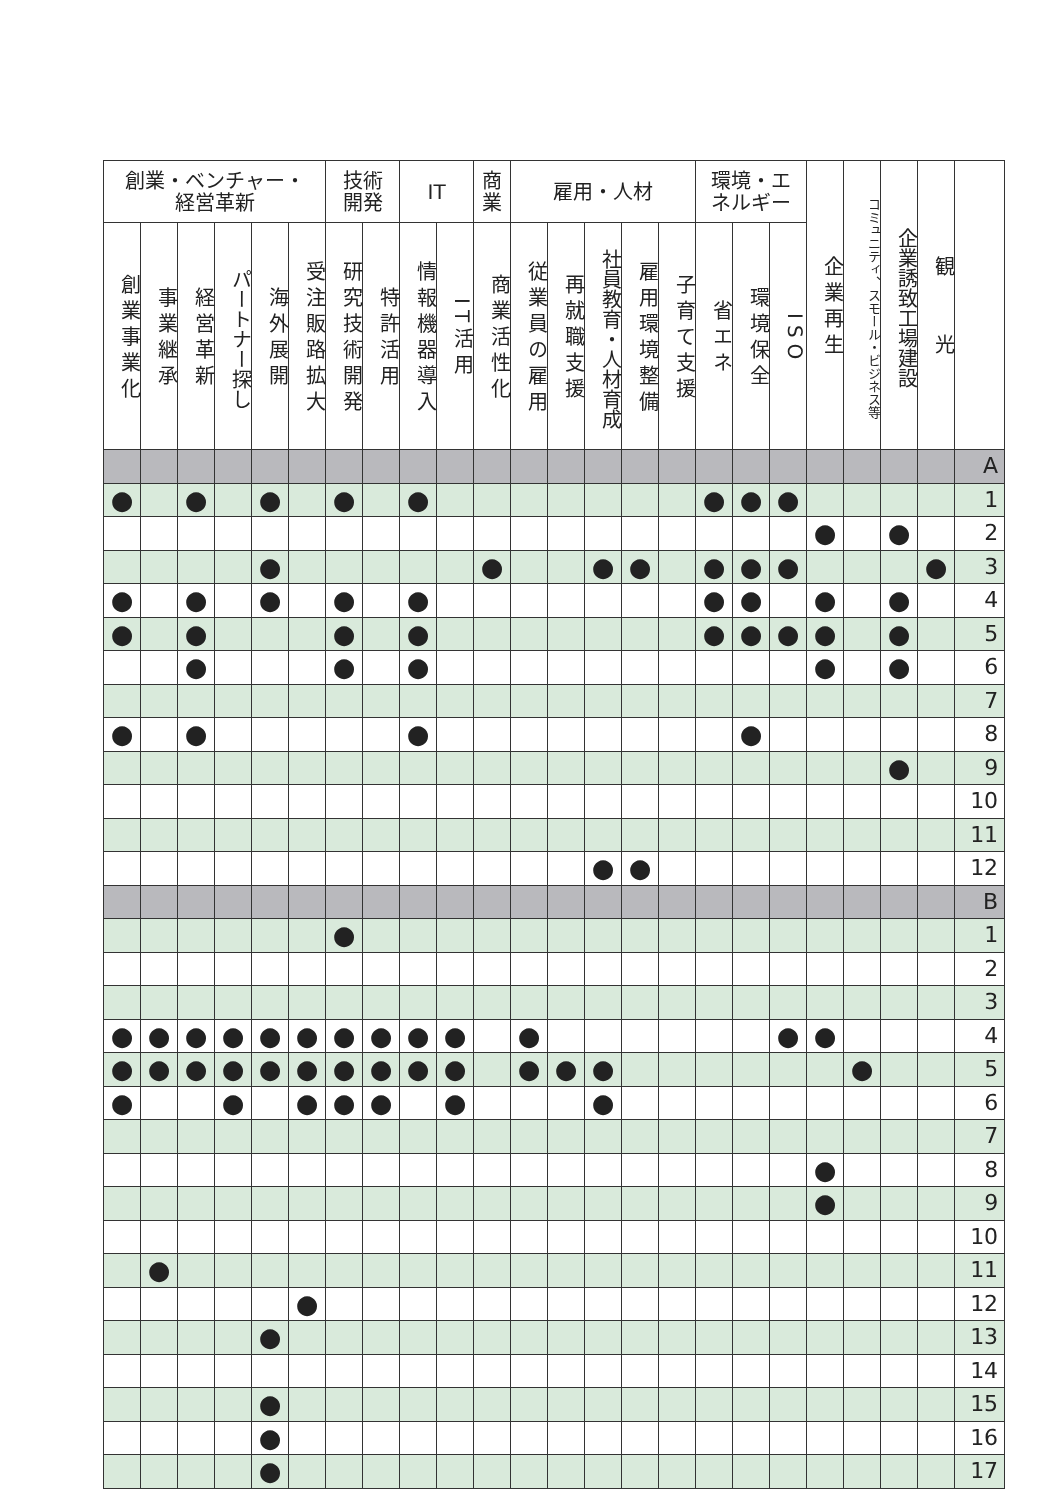| 創業・ベンチャー・ 経営革新 | | | | | | 技術 開発 | | IT | | 商 業 | 雇用・人材 | | | | | 環境・エ ネルギー | | | 企業再生 | コミュニティ、スモール・ビジネス等 | 企業誘致工場建設 | 観 光 | |
| --- | --- | --- | --- | --- | --- | --- | --- | --- | --- | --- | --- | --- | --- | --- | --- | --- | --- | --- | --- | --- | --- | --- | --- |
| 創業事業化 | 事業継承 | 経営革新 | パートナー探し | 海外展開 | 受注販路拡大 | 研究技術開発 | 特許活用 | 情報機器導入 | IT活用 | 商業活性化 | 従業員の雇用 | 再就職支援 | 社員教育・人材育成 | 雇用環境整備 | 子育て支援 | 省エネ | 環境保全 | ISO | | | | | |
| | | | | | | | | | | | | | | | | | | | | | | | A |
| ● | | ● | | ● | | ● | | ● | | | | | | | | ● | ● | ● | | | | | 1 |
| | | | | | | | | | | | | | | | | | | | ● | | ● | | 2 |
| | | | | ● | | | | | | ● | | | ● | ● | | ● | ● | ● | | | | ● | 3 |
| ● | | ● | | ● | | ● | | ● | | | | | | | | ● | ● | | ● | | ● | | 4 |
| ● | | ● | | | | ● | | ● | | | | | | | | ● | ● | ● | ● | | ● | | 5 |
| | | ● | | | | ● | | ● | | | | | | | | | | | ● | | ● | | 6 |
| | | | | | | | | | | | | | | | | | | | | | | | 7 |
| ● | | ● | | | | | | ● | | | | | | | | | ● | | | | | | 8 |
| | | | | | | | | | | | | | | | | | | | | | ● | | 9 |
| | | | | | | | | | | | | | | | | | | | | | | | 10 |
| | | | | | | | | | | | | | | | | | | | | | | | 11 |
| | | | | | | | | | | | | | ● | ● | | | | | | | | | 12 |
| | | | | | | | | | | | | | | | | | | | | | | | B |
| | | | | | | ● | | | | | | | | | | | | | | | | | 1 |
| | | | | | | | | | | | | | | | | | | | | | | | 2 |
| | | | | | | | | | | | | | | | | | | | | | | | 3 |
| ● | ● | ● | ● | ● | ● | ● | ● | ● | ● | | ● | | | | | | | ● | ● | | | | 4 |
| ● | ● | ● | ● | ● | ● | ● | ● | ● | ● | | ● | ● | ● | | | | | | | ● | | | 5 |
| ● | | | ● | | ● | ● | ● | | ● | | | | ● | | | | | | | | | | 6 |
| | | | | | | | | | | | | | | | | | | | | | | | 7 |
| | | | | | | | | | | | | | | | | | | | ● | | | | 8 |
| | | | | | | | | | | | | | | | | | | | ● | | | | 9 |
| | | | | | | | | | | | | | | | | | | | | | | | 10 |
| | ● | | | | | | | | | | | | | | | | | | | | | | 11 |
| | | | | | ● | | | | | | | | | | | | | | | | | | 12 |
| | | | | ● | | | | | | | | | | | | | | | | | | | 13 |
| | | | | | | | | | | | | | | | | | | | | | | | 14 |
| | | | | ● | | | | | | | | | | | | | | | | | | | 15 |
| | | | | ● | | | | | | | | | | | | | | | | | | | 16 |
| | | | | ● | | | | | | | | | | | | | | | | | | | 17 |